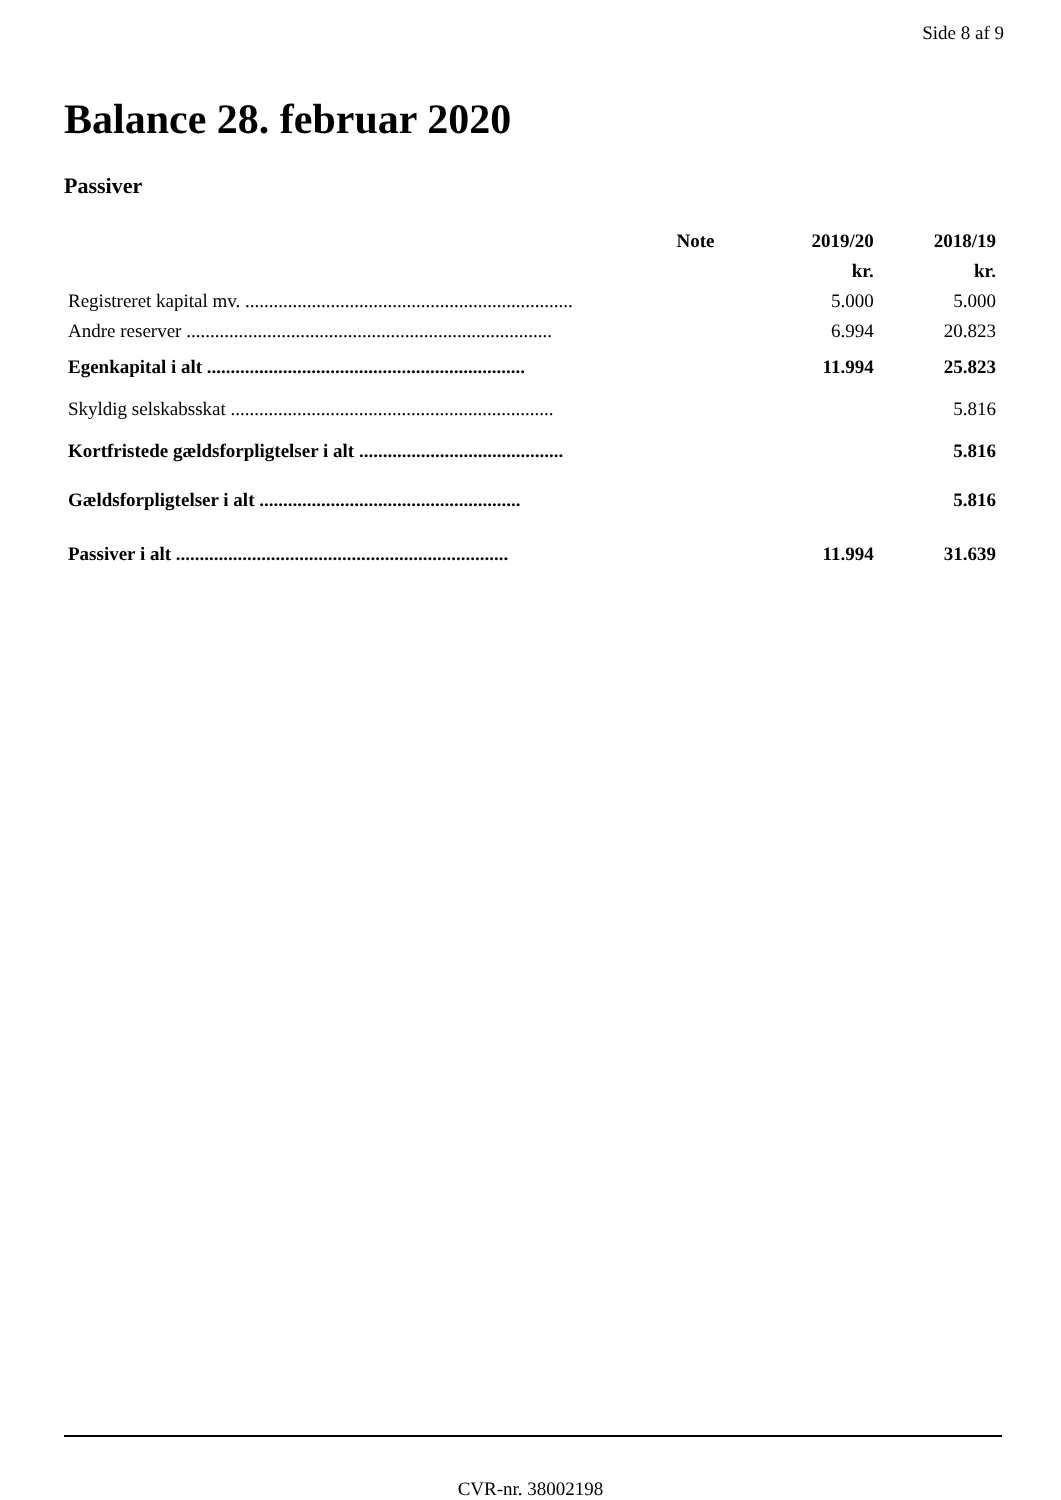Side 8 af 9
Balance 28. februar 2020
Passiver
| | Note | 2019/20 | 2018/19 |
| --- | --- | --- | --- |
| | | kr. | kr. |
| Registreret kapital mv. ..................................................................... | | 5.000 | 5.000 |
| Andre reserver ............................................................................. | | 6.994 | 20.823 |
| Egenkapital i alt ................................................................... | | 11.994 | 25.823 |
| Skyldig selskabsskat .................................................................... | | | 5.816 |
| Kortfristede gældsforpligtelser i alt ........................................... | | | 5.816 |
| Gældsforpligtelser i alt ....................................................... | | | 5.816 |
| Passiver i alt ...................................................................... | | 11.994 | 31.639 |
CVR-nr. 38002198